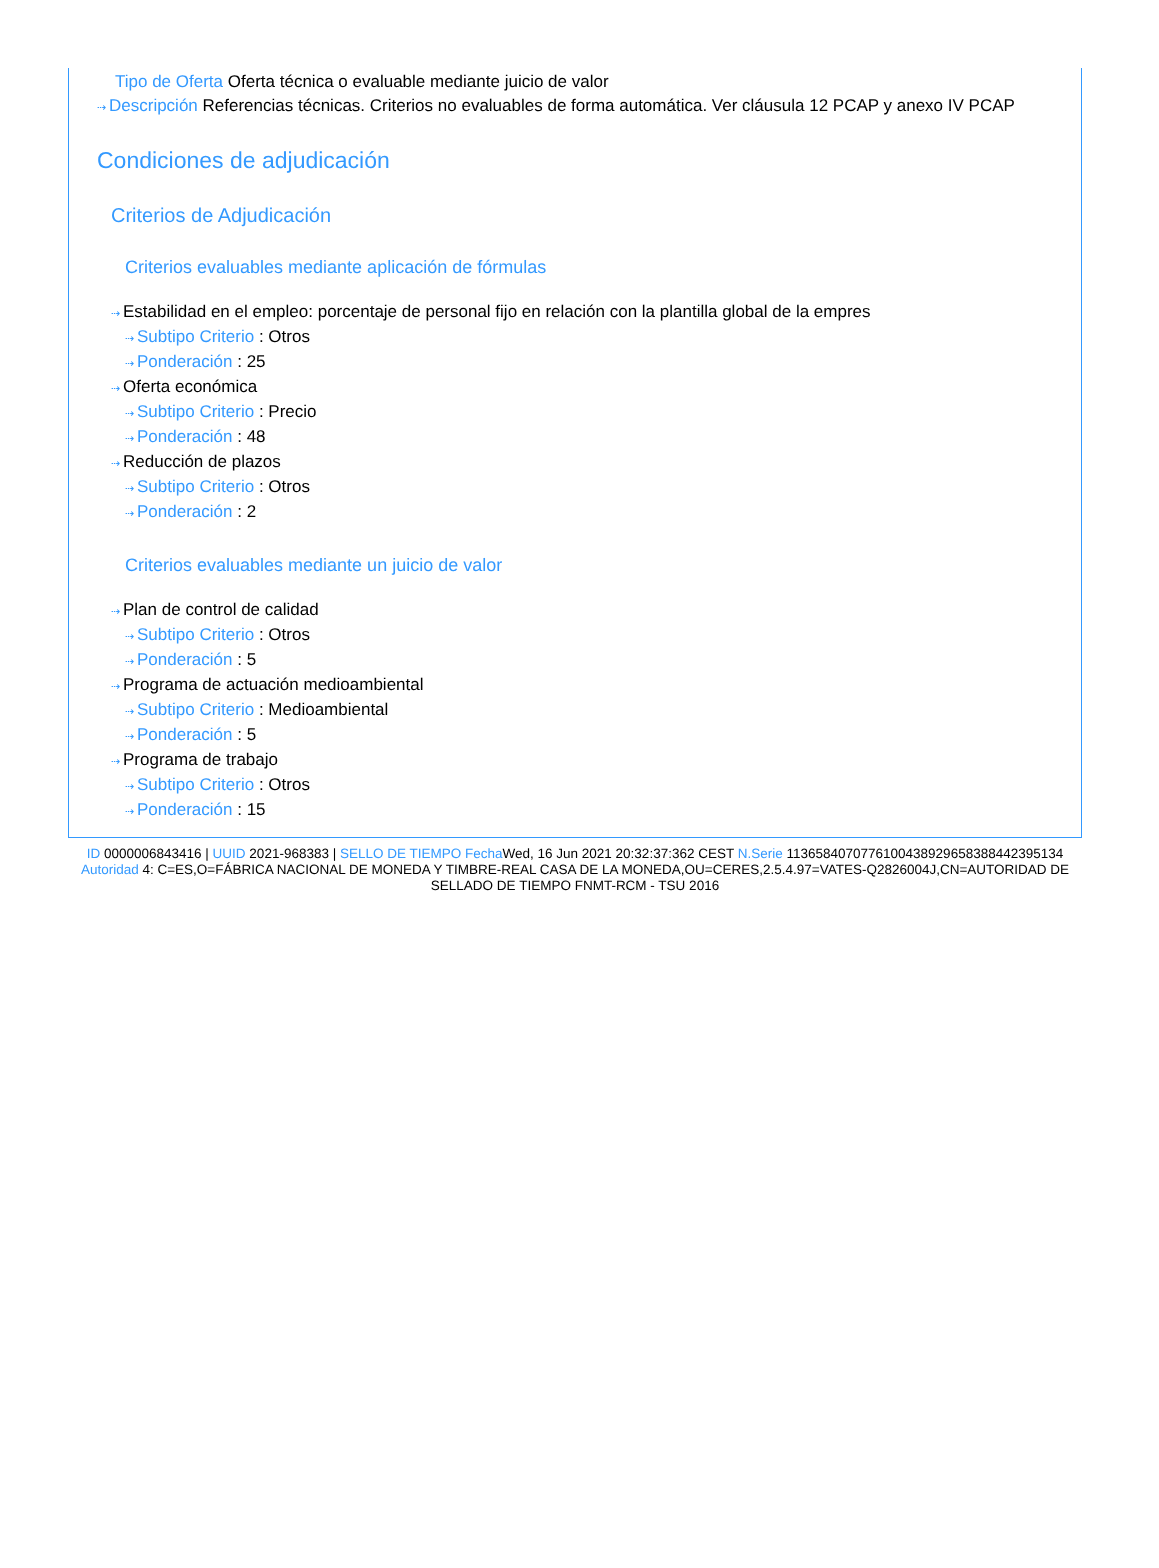Tipo de Oferta Oferta técnica o evaluable mediante juicio de valor
⇢ Descripción Referencias técnicas. Criterios no evaluables de forma automática. Ver cláusula 12 PCAP y anexo IV PCAP
Condiciones de adjudicación
Criterios de Adjudicación
Criterios evaluables mediante aplicación de fórmulas
⇢ Estabilidad en el empleo: porcentaje de personal fijo en relación con la plantilla global de la empres
⇢ Subtipo Criterio : Otros
⇢ Ponderación : 25
⇢ Oferta económica
⇢ Subtipo Criterio : Precio
⇢ Ponderación : 48
⇢ Reducción de plazos
⇢ Subtipo Criterio : Otros
⇢ Ponderación : 2
Criterios evaluables mediante un juicio de valor
⇢ Plan de control de calidad
⇢ Subtipo Criterio : Otros
⇢ Ponderación : 5
⇢ Programa de actuación medioambiental
⇢ Subtipo Criterio : Medioambiental
⇢ Ponderación : 5
⇢ Programa de trabajo
⇢ Subtipo Criterio : Otros
⇢ Ponderación : 15
ID 0000006843416 | UUID 2021-968383 | SELLO DE TIEMPO Fecha Wed, 16 Jun 2021 20:32:37:362 CEST N.Serie 113658407077610043892965838844239​5134 Autoridad 4: C=ES,O=FÁBRICA NACIONAL DE MONEDA Y TIMBRE-REAL CASA DE LA MONEDA,OU=CERES,2.5.4.97=VATES-Q2826004J,CN=AUTORIDAD DE SELLADO DE TIEMPO FNMT-RCM - TSU 2016